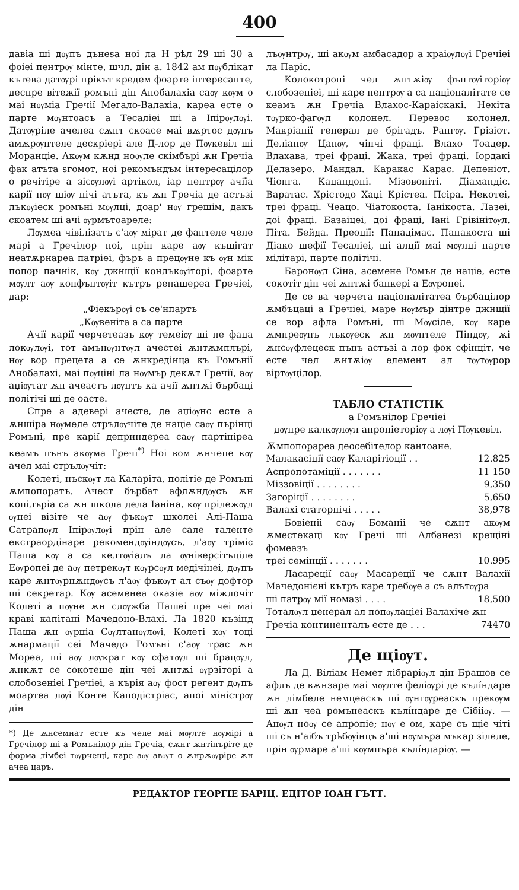400
давіа ші дѹпъ дънеѕа ноі ла Н рѣл 29 ші 30 а фоіеі пентрѹ мінте, шчл. дін а. 1842 ам пѹблікат кътева датѹрі прікът кредем фоарте інтересанте, деспре вітежії ромъні дін Анобалахіа саѹ кѹм о маі нѹміа Гречії Мегало-Валахіа, кареа есте о парте мѹнтоасъ а Тесаліеі ші а Іпірѹлѹі. Датѹріле ачелеа сѫнт скоасе маі вѫртос дѹпъ амѫрѹнтеле дескріері але Д-лор де Пѹкевіл ші Моранціе. Акѹм кѫнд ноѹле скімбърі ѫн Гречіа фак атъта ѕгомот, ноі рекомъндъм інтересацілор о речітіре а зісѹлѹі артікол, іар пентрѹ ачіїа карії нѹ щіѹ нічі атъта, къ ѫн Гречіа де астъзі лъкѹіеск ромъні мѹлці, доар' нѹ грешім, дакъ скоатем ші ачі ѹрмътоареле:
Лѹмеа чівілізатъ с'аѹ мірат де фаптеле челе марі а Гречілор ноі, прін каре аѹ къщігат неатѫрнареа патріеі, фъръ а прецѹне къ ѹн мік попор пачнік, кѹ джнщії конлъкѹіторі, фоарте мѹлт аѹ конфъптѹіт кътръ ренащереа Гречіеі, дар:
„Фіекърѹі съ се'нпартъ
„Кѹвеніта а са парте
Ачії карії черчетеазъ кѹ темеіѹ ші пе фаца локѹлѹі, тот амънѹнтѹл ачестеі ѫнтѫмплърі, нѹ вор прецета а се ѫнкредінца къ Ромънії Анобалахі, маі пѹціні ла нѹмър декѫт Гречії, аѹ аџіѹтат ѫн ачеастъ лѹптъ ка ачії ѫнтѫі бърбаці політічі ші де оасте.
Спре а адевері ачесте, де аџіѹнс есте а ѫншіра нѹмеле стрълѹчіте де націе саѹ пърінці Ромъні, пре карії деприндереа саѹ партінірea кеамъ пънъ акѹма Гречі<sup>*)</sup> Ноі вом ѫнчепе кѹ ачел маі стрълѹчіт:
Колеті, нъскѹт ла Каларіта, політіе де Ромъні ѫмпопоратъ. Ачест бърбат афлѫндѹсъ ѫн копілъріа са ѫн школа дела Іаніна, кѹ прілежѹл ѹнеі візіте че аѹ фъкѹт школеі Алі-Паша Сатрапѹл Іпірѹлѹі прін але сале таленте екстраордінаре рекомендѹіндѹсъ, л'аѹ тріміс Паша кѹ а са келтѹіалъ ла ѹніверсітъціле Еѹропеі де аѹ петрекѹт кѹрсѹл медічінеі, дѹпъ каре ѫнтѹрнѫндѹсъ л'аѹ фъкѹт ал съѹ дофтор ші секретар. Кѹ асеменеа оказіе аѹ міжлочіт Колеті а пѹне ѫн слѹжба Пашеі пре чеі маі краві капітані Мачедоно-Влахі. Ла 1820 къзінд Паша ѫн ѹрџіа Сѹлтанѹлѹі, Колеті кѹ тоці ѫнармації сеі Мачедо Ромъні с'аѹ трас ѫн Мореа, ші аѹ лѹкрат кѹ сфатѹл ші брацѹл, ѫнкѫт се сокотеще дін чеі ѫнтѫі ѹрзіторі а слобозеніеі Гречіеі, а кърія аѹ фост регент дѹпъ моартеа лѹі Конте Каподістріас, апоі міністрѹ дін
*) Де ѫнсемнат есте къ челе маі мѹлте нѹмірі а Гречілор ші а Ромънілор дін Гречіа, сѫнт ѫнтіпъріте де форма лімбеі тѹрчещі, каре аѹ авѹт о ѫнрѫѹріре ѫн ачеа царъ.
лъѹнтрѹ, ші акѹм амбасадор а краіѹлѹі Гречіеі ла Паріс.
Колокотроні чел ѫнтѫіѹ фъптѹіторіѹ слобозеніеі, ші каре пентрѹ а са націоналітате се кеамъ ѫн Гречіа Влахос-Караіскакі. Некіта тѹрко-фагѹл колонел. Перевос колонел. Макріанії генерал де брігадъ. Рангѹ. Грізіот. Деліанѹ Цапѹ, чінчі фраці. Влахо Тоадер. Влахава, треі фраці. Жака, треі фраці. Іордакі Делазеро. Мандал. Каракас Карас. Депеніот. Чіонга. Кацандоні. Мізовоніті. Діамандіс. Варатас. Хрістодо Хаџі Крістеа. Псіра. Некотеі, треі фраці. Чеацо. Чіатокоста. Іанікоста. Лазеі, доі фраці. Базаіцеі, доі фраці, Іані Грівінітѹл. Піта. Бейда. Преоції: Пападімас. Папакоста ші Діако шефії Тесаліеі, ші алції маі мѹлці парте мілітарі, парте політічі.
Баронѹл Сіна, асемене Ромън де націе, есте сокотіт дін чеі ѫнтѫі банкері а Еѹропеі.
Де се ва черчета націоналітатеа бърбацілор ѫмбъцаці а Гречіеі, маре нѹмър дінтре джнщії се вор афла Ромъні, ші Мѹсіле, кѹ каре ѫмпреѹнъ лъкѹеск ѫн мѹнтеле Піндѹ, ѫі ѫнсѹфлецеск пънъ астъзі а лор фок сфінціт, че есте чел ѫнтѫіѹ елемент ал тѹтѹрор віртѹцілор.
ТАБЛО СТАТІСТІК
а Ромънілор Гречіеі
дѹпре калкѹлѹл апропіеторіѹ а лѹі Пѹкевіл.
Ѫмпопорареа деосебітелор кантоане.
| Малакасіції саѹ Каларітіоції . . | 12.825 |
| Аспропотаміції . . . . . . . | 11 150 |
| Міззовіції . . . . . . . . | 9,350 |
| Загоріції . . . . . . . . | 5,650 |
| Валахі статорнічі . . . . . | 38,978 |
| Бовіеніі саѹ Боманіі че сѫнт акѹм ѫместекаці кѹ Гречі ші Албанезі крещіні фомеазъ | |
| треі семінції . . . . . . . | 10.995 |
| Ласареції саѹ Масареції че сѫнт Валахії Мачедонієні кътръ каре требѹе а съ алътѹра | |
| ші патрѹ мії номазі . . . . | 18,500 |
| Тоталѹл џенерал ал попѹлаціеі Валахіче ѫн | |
| Гречіа континенталъ есте де . . . | 74470 |
Де щіѹт.
Ла Д. Віліам Немет лібраріѹл дін Брашов се афлъ де вѫнзаре маі мѹлте феліѹрі де кълíндаре ѫн лімбеле немцеаскъ ші ѹнгѹреаскъ прекѹм ші ѫн чеа ромънеаскъ кълíндаре де Сібііѹ. — Анѹл ноѹ се апропіе; нѹ е ом, каре съ щіе чіті ші съ н'аібъ трѣбѹінцъ а'ші нѹмъра мъкар зілеле, прін ѹрмаре а'ші кѹмпъра кълíндаріѹ. —
РЕДАКТОР ГЕОРГІЕ БАРІЦ. ЕДІТОР ІОАН ГЪТТ.